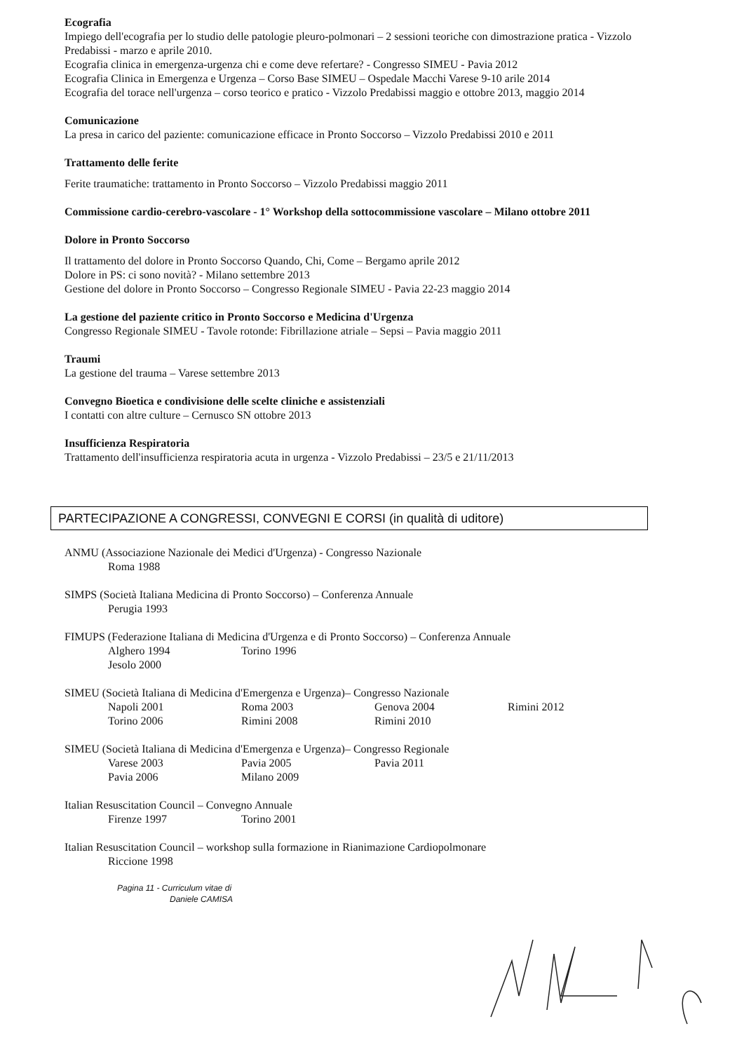Ecografia
Impiego dell'ecografia per lo studio delle patologie pleuro-polmonari – 2 sessioni teoriche con dimostrazione pratica - Vizzolo Predabissi - marzo e aprile 2010.
Ecografia clinica in emergenza-urgenza chi e come deve refertare? - Congresso SIMEU - Pavia 2012
Ecografia Clinica in Emergenza e Urgenza – Corso Base SIMEU – Ospedale Macchi Varese 9-10 arile 2014
Ecografia del torace nell'urgenza – corso teorico e pratico - Vizzolo Predabissi maggio e ottobre 2013, maggio 2014
Comunicazione
La presa in carico del paziente: comunicazione efficace in Pronto Soccorso – Vizzolo Predabissi 2010 e 2011
Trattamento delle ferite
Ferite traumatiche: trattamento in Pronto Soccorso – Vizzolo Predabissi maggio 2011
Commissione cardio-cerebro-vascolare - 1° Workshop della sottocommissione vascolare – Milano ottobre 2011
Dolore in Pronto Soccorso
Il trattamento del dolore in Pronto Soccorso Quando, Chi, Come – Bergamo aprile 2012
Dolore in PS: ci sono novità? - Milano settembre 2013
Gestione del dolore in Pronto Soccorso – Congresso Regionale SIMEU - Pavia 22-23 maggio 2014
La gestione del paziente critico in Pronto Soccorso e Medicina d'Urgenza
Congresso Regionale SIMEU - Tavole rotonde: Fibrillazione atriale – Sepsi – Pavia maggio 2011
Traumi
La gestione del trauma – Varese settembre 2013
Convegno Bioetica e condivisione delle scelte cliniche e assistenziali
I contatti con altre culture – Cernusco SN ottobre 2013
Insufficienza Respiratoria
Trattamento dell'insufficienza respiratoria acuta in urgenza - Vizzolo Predabissi – 23/5 e 21/11/2013
PARTECIPAZIONE A CONGRESSI, CONVEGNI E CORSI (in qualità di uditore)
ANMU (Associazione Nazionale dei Medici d'Urgenza) - Congresso Nazionale
Roma 1988
SIMPS (Società Italiana Medicina di Pronto Soccorso) – Conferenza Annuale
Perugia 1993
FIMUPS (Federazione Italiana di Medicina d'Urgenza e di Pronto Soccorso) – Conferenza Annuale
Alghero 1994 Torino 1996 Jesolo 2000
SIMEU (Società Italiana di Medicina d'Emergenza e Urgenza)– Congresso Nazionale
Napoli 2001 Roma 2003 Genova 2004 Rimini 2012 Torino 2006 Rimini 2008 Rimini 2010
SIMEU (Società Italiana di Medicina d'Emergenza e Urgenza)– Congresso Regionale
Varese 2003 Pavia 2005 Pavia 2011 Pavia 2006 Milano 2009
Italian Resuscitation Council – Convegno Annuale
Firenze 1997 Torino 2001
Italian Resuscitation Council – workshop sulla formazione in Rianimazione Cardiopolmonare
Riccione 1998
Pagina 11 - Curriculum vitae di
Daniele CAMISA